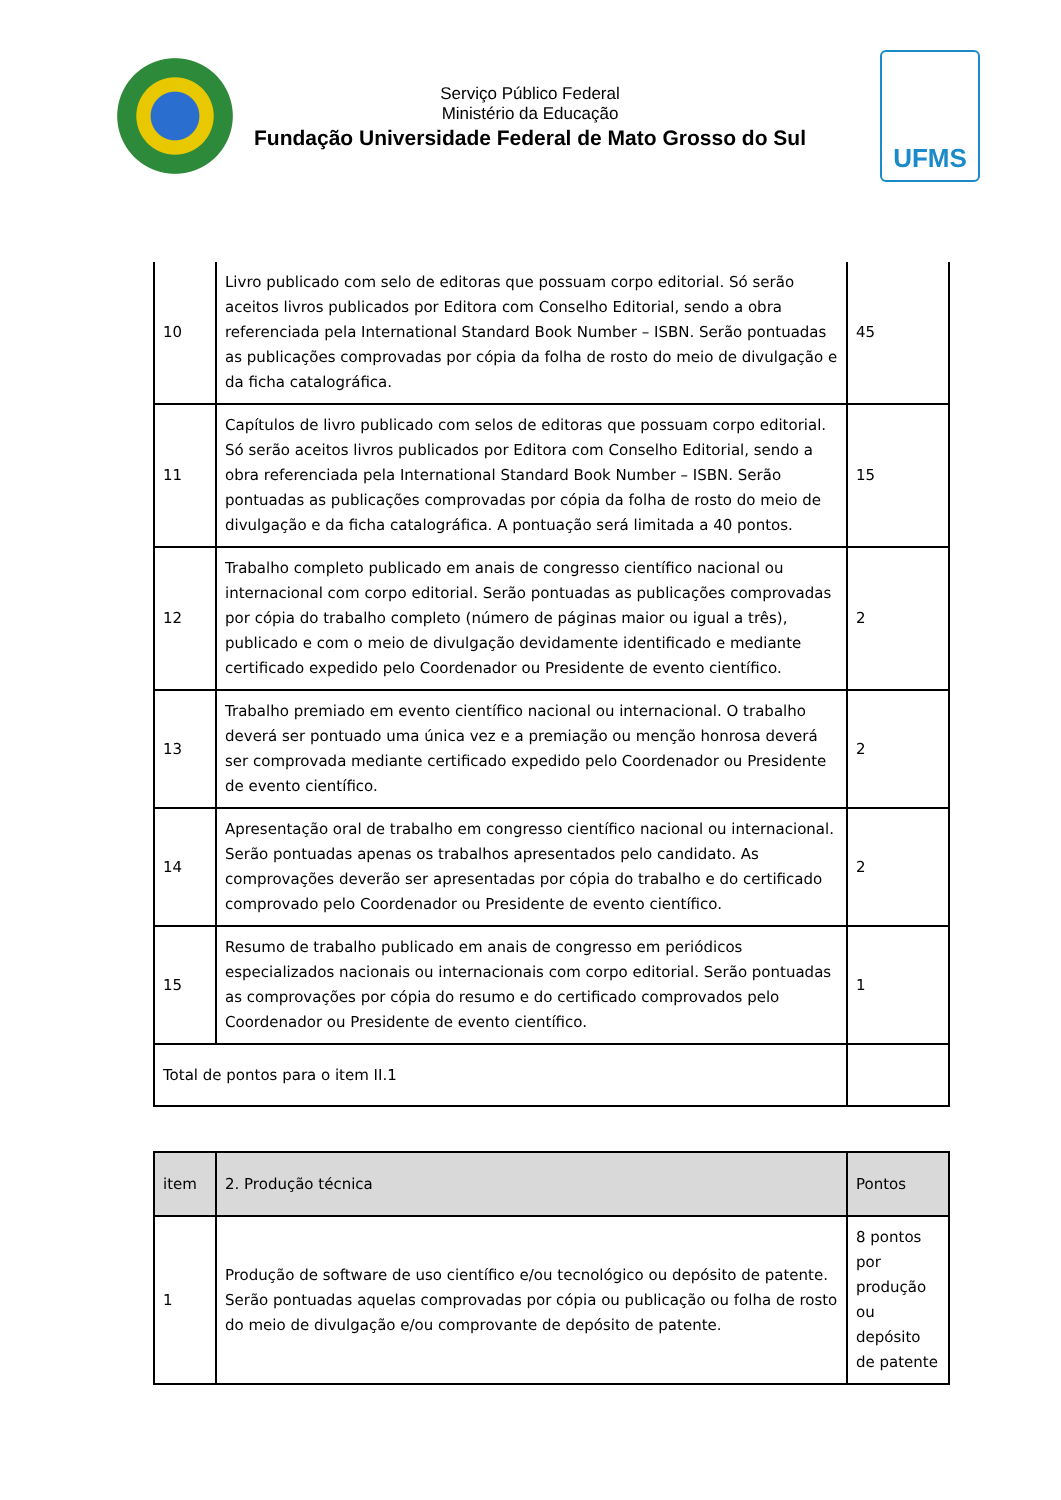Serviço Público Federal
Ministério da Educação
Fundação Universidade Federal de Mato Grosso do Sul
UFMS
| 10 | Livro publicado com selo de editoras que possuam corpo editorial. Só serão aceitos livros publicados por Editora com Conselho Editorial, sendo a obra referenciada pela International Standard Book Number – ISBN. Serão pontuadas as publicações comprovadas por cópia da folha de rosto do meio de divulgação e da ficha catalográfica. | 45 |
| 11 | Capítulos de livro publicado com selos de editoras que possuam corpo editorial. Só serão aceitos livros publicados por Editora com Conselho Editorial, sendo a obra referenciada pela International Standard Book Number – ISBN. Serão pontuadas as publicações comprovadas por cópia da folha de rosto do meio de divulgação e da ficha catalográfica. A pontuação será limitada a 40 pontos. | 15 |
| 12 | Trabalho completo publicado em anais de congresso científico nacional ou internacional com corpo editorial. Serão pontuadas as publicações comprovadas por cópia do trabalho completo (número de páginas maior ou igual a três), publicado e com o meio de divulgação devidamente identificado e mediante certificado expedido pelo Coordenador ou Presidente de evento científico. | 2 |
| 13 | Trabalho premiado em evento científico nacional ou internacional. O trabalho deverá ser pontuado uma única vez e a premiação ou menção honrosa deverá ser comprovada mediante certificado expedido pelo Coordenador ou Presidente de evento científico. | 2 |
| 14 | Apresentação oral de trabalho em congresso científico nacional ou internacional. Serão pontuadas apenas os trabalhos apresentados pelo candidato. As comprovações deverão ser apresentadas por cópia do trabalho e do certificado comprovado pelo Coordenador ou Presidente de evento científico. | 2 |
| 15 | Resumo de trabalho publicado em anais de congresso em periódicos especializados nacionais ou internacionais com corpo editorial. Serão pontuadas as comprovações por cópia do resumo e do certificado comprovados pelo Coordenador ou Presidente de evento científico. | 1 |
| Total de pontos para o item II.1 | | |
| item | 2. Produção técnica | Pontos |
| --- | --- | --- |
| 1 | Produção de software de uso científico e/ou tecnológico ou depósito de patente. Serão pontuadas aquelas comprovadas por cópia ou publicação ou folha de rosto do meio de divulgação e/ou comprovante de depósito de patente. | 8 pontos por produção ou depósito de patente |